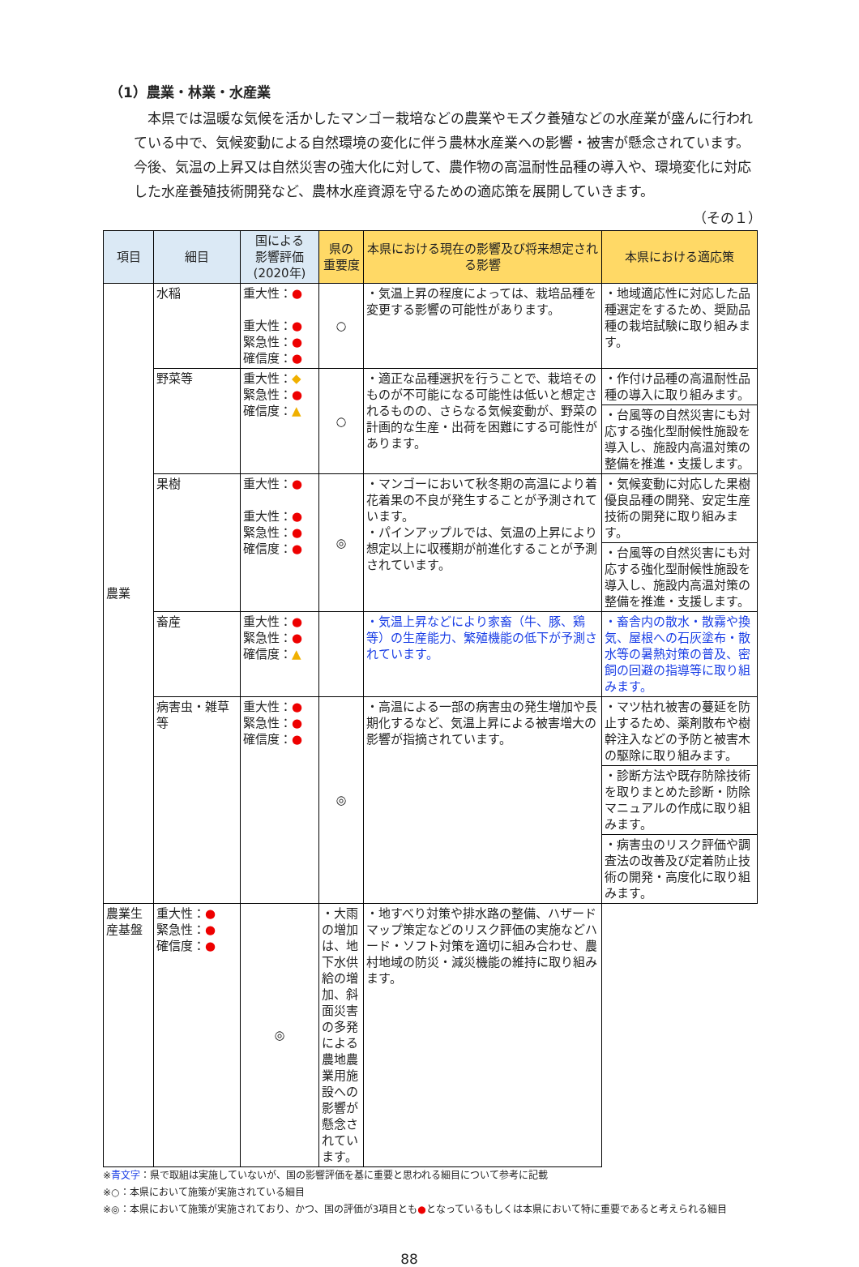（1）農業・林業・水産業
本県では温暖な気候を活かしたマンゴー栽培などの農業やモズク養殖などの水産業が盛んに行われている中で、気候変動による自然環境の変化に伴う農林水産業への影響・被害が懸念されています。今後、気温の上昇又は自然災害の強大化に対して、農作物の高温耐性品種の導入や、環境変化に対応した水産養殖技術開発など、農林水産資源を守るための適応策を展開していきます。
（その１）
| 項目 | 細目 | 国による 影響評価 (2020年) | 県の 重要度 | 本県における現在の影響及び将来想定される影響 | 本県における適応策 |
| --- | --- | --- | --- | --- | --- |
| 農業 | 水稲 | 重大性： ● 重大性： ● 緊急性： ● 確信度： ● | ○ | ・気温上昇の程度によっては、栽培品種を変更する影響の可能性があります。 | ・地域適応性に対応した品種選定をするため、奨励品種の栽培試験に取り組みます。 |
| | 野菜等 | 重大性： ◆ 緊急性： ● 確信度： ▲ | ○ | ・適正な品種選択を行うことで、栽培そのものが不可能になる可能性は低いと想定されるものの、さらなる気候変動が、野菜の計画的な生産・出荷を困難にする可能性があります。 | ・作付け品種の高温耐性品種の導入に取り組みます。 |
| | | | | | ・台風等の自然災害にも対応する強化型耐候性施設を導入し、施設内高温対策の整備を推進・支援します。 |
| | 果樹 | 重大性： ● 重大性： ● 緊急性： ● 確信度： ● | ◎ | ・マンゴーにおいて秋冬期の高温により着花着果の不良が発生することが予測されています。 ・パインアップルでは、気温の上昇により想定以上に収穫期が前進化することが予測されています。 | ・気候変動に対応した果樹優良品種の開発、安定生産技術の開発に取り組みます。 |
| | | | | | ・台風等の自然災害にも対応する強化型耐候性施設を導入し、施設内高温対策の整備を推進・支援します。 |
| | 畜産 | 重大性： ● 緊急性： ● 確信度： ▲ | | ・気温上昇などにより家畜（牛、豚、鶏等）の生産能力、繁殖機能の低下が予測されています。 | ・畜舎内の散水・散霧や換気、屋根への石灰塗布・散水等の暑熱対策の普及、密飼の回避の指導等に取り組みます。 |
| | 病害虫・雑草等 | 重大性： ● 緊急性： ● 確信度： ● | ◎ | ・高温による一部の病害虫の発生増加や長期化するなど、気温上昇による被害増大の影響が指摘されています。 | ・マツ枯れ被害の蔓延を防止するため、薬剤散布や樹幹注入などの予防と被害木の駆除に取り組みます。 |
| | | | | | ・診断方法や既存防除技術を取りまとめた診断・防除マニュアルの作成に取り組みます。 |
| | | | | | ・病害虫のリスク評価や調査法の改善及び定着防止技術の開発・高度化に取り組みます。 |
| 農業生産基盤 | 重大性： ● 緊急性： ● 確信度： ● | ◎ | ・大雨の増加は、地下水供給の増加、斜面災害の多発による農地農業用施設への影響が懸念されています。 | ・地すべり対策や排水路の整備、ハザードマップ策定などのリスク評価の実施などハード・ソフト対策を適切に組み合わせ、農村地域の防災・減災機能の維持に取り組みます。 | |
※青文字：県で取組は実施していないが、国の影響評価を基に重要と思われる細目について参考に記載
※○：本県において施策が実施されている細目
※◎：本県において施策が実施されており、かつ、国の評価が3項目とも●となっているもしくは本県において特に重要であると考えられる細目
88